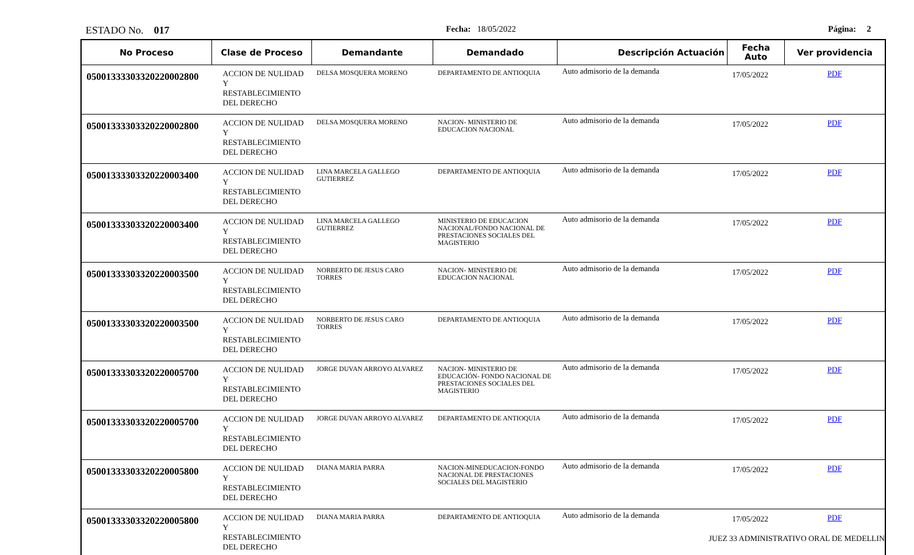ESTADO No. 017
Fecha: 18/05/2022 Página: 2
| No Proceso | Clase de Proceso | Demandante | Demandado | Descripción Actuación | Fecha Auto | Ver providencia |
| --- | --- | --- | --- | --- | --- | --- |
| 05001333303320220002800 | ACCION DE NULIDAD Y RESTABLECIMIENTO DEL DERECHO | DELSA MOSQUERA MORENO | DEPARTAMENTO DE ANTIOQUIA | Auto admisorio de la demanda | 17/05/2022 | PDF |
| 05001333303320220002800 | ACCION DE NULIDAD Y RESTABLECIMIENTO DEL DERECHO | DELSA MOSQUERA MORENO | NACION- MINISTERIO DE EDUCACION NACIONAL | Auto admisorio de la demanda | 17/05/2022 | PDF |
| 05001333303320220003400 | ACCION DE NULIDAD Y RESTABLECIMIENTO DEL DERECHO | LINA MARCELA GALLEGO GUTIERREZ | DEPARTAMENTO DE ANTIOQUIA | Auto admisorio de la demanda | 17/05/2022 | PDF |
| 05001333303320220003400 | ACCION DE NULIDAD Y RESTABLECIMIENTO DEL DERECHO | LINA MARCELA GALLEGO GUTIERREZ | MINISTERIO DE EDUCACION NACIONAL/FONDO NACIONAL DE PRESTACIONES SOCIALES DEL MAGISTERIO | Auto admisorio de la demanda | 17/05/2022 | PDF |
| 05001333303320220003500 | ACCION DE NULIDAD Y RESTABLECIMIENTO DEL DERECHO | NORBERTO DE JESUS CARO TORRES | NACION- MINISTERIO DE EDUCACION NACIONAL | Auto admisorio de la demanda | 17/05/2022 | PDF |
| 05001333303320220003500 | ACCION DE NULIDAD Y RESTABLECIMIENTO DEL DERECHO | NORBERTO DE JESUS CARO TORRES | DEPARTAMENTO DE ANTIOQUIA | Auto admisorio de la demanda | 17/05/2022 | PDF |
| 05001333303320220005700 | ACCION DE NULIDAD Y RESTABLECIMIENTO DEL DERECHO | JORGE DUVAN ARROYO ALVAREZ | NACION- MINISTERIO DE EDUCACIÓN- FONDO NACIONAL DE PRESTACIONES SOCIALES DEL MAGISTERIO | Auto admisorio de la demanda | 17/05/2022 | PDF |
| 05001333303320220005700 | ACCION DE NULIDAD Y RESTABLECIMIENTO DEL DERECHO | JORGE DUVAN ARROYO ALVAREZ | DEPARTAMENTO DE ANTIOQUIA | Auto admisorio de la demanda | 17/05/2022 | PDF |
| 05001333303320220005800 | ACCION DE NULIDAD Y RESTABLECIMIENTO DEL DERECHO | DIANA MARIA PARRA | NACION-MINEDUCACION-FONDO NACIONAL DE PRESTACIONES SOCIALES DEL MAGISTERIO | Auto admisorio de la demanda | 17/05/2022 | PDF |
| 05001333303320220005800 | ACCION DE NULIDAD Y RESTABLECIMIENTO DEL DERECHO | DIANA MARIA PARRA | DEPARTAMENTO DE ANTIOQUIA | Auto admisorio de la demanda | 17/05/2022 | PDF |
JUEZ 33 ADMINISTRATIVO ORAL DE MEDELLIN